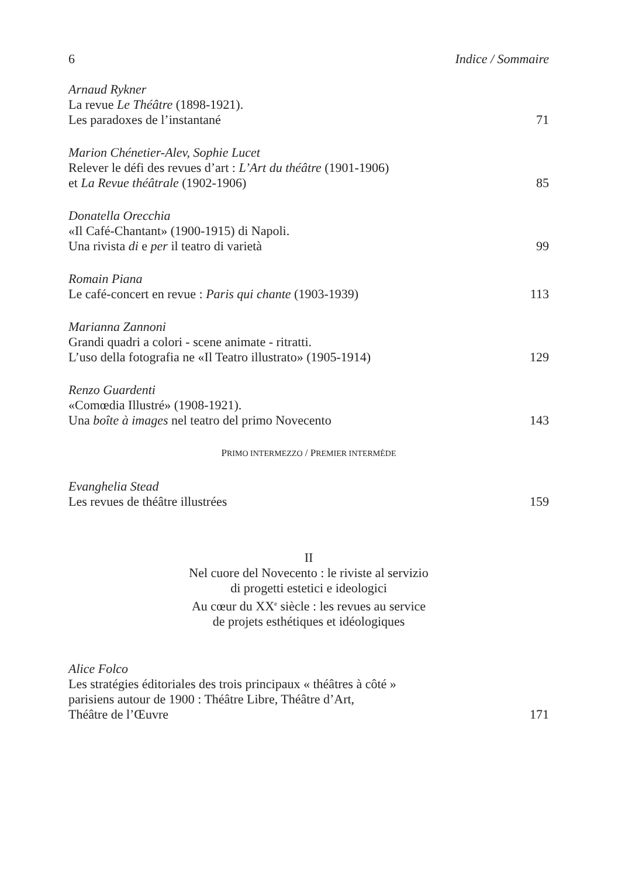6 Indice / Sommaire
Arnaud Rykner
La revue Le Théâtre (1898-1921).
Les paradoxes de l’instantané 71
Marion Chénetier-Alev, Sophie Lucet
Relever le défi des revues d’art : L’Art du théâtre (1901-1906)
et La Revue théâtrale (1902-1906) 85
Donatella Orecchia
«Il Café-Chantant» (1900-1915) di Napoli.
Una rivista di e per il teatro di varietà 99
Romain Piana
Le café-concert en revue : Paris qui chante (1903-1939) 113
Marianna Zannoni
Grandi quadri a colori - scene animate - ritratti.
L’uso della fotografia ne «Il Teatro illustrato» (1905-1914) 129
Renzo Guardenti
«Comœdia Illustré» (1908-1921).
Una boîte à images nel teatro del primo Novecento 143
PRIMO INTERMEZZO / PREMIER INTERMÈDE
Evanghelia Stead
Les revues de théâtre illustrées 159
II
Nel cuore del Novecento : le riviste al servizio
di progetti estetici e ideologici
Au cœur du XX<sup>e</sup> siècle : les revues au service
de projets esthétiques et idéologiques
Alice Folco
Les stratégies éditoriales des trois principaux « théâtres à côté »
parisiens autour de 1900 : Théâtre Libre, Théâtre d’Art,
Théâtre de l’Œuvre 171